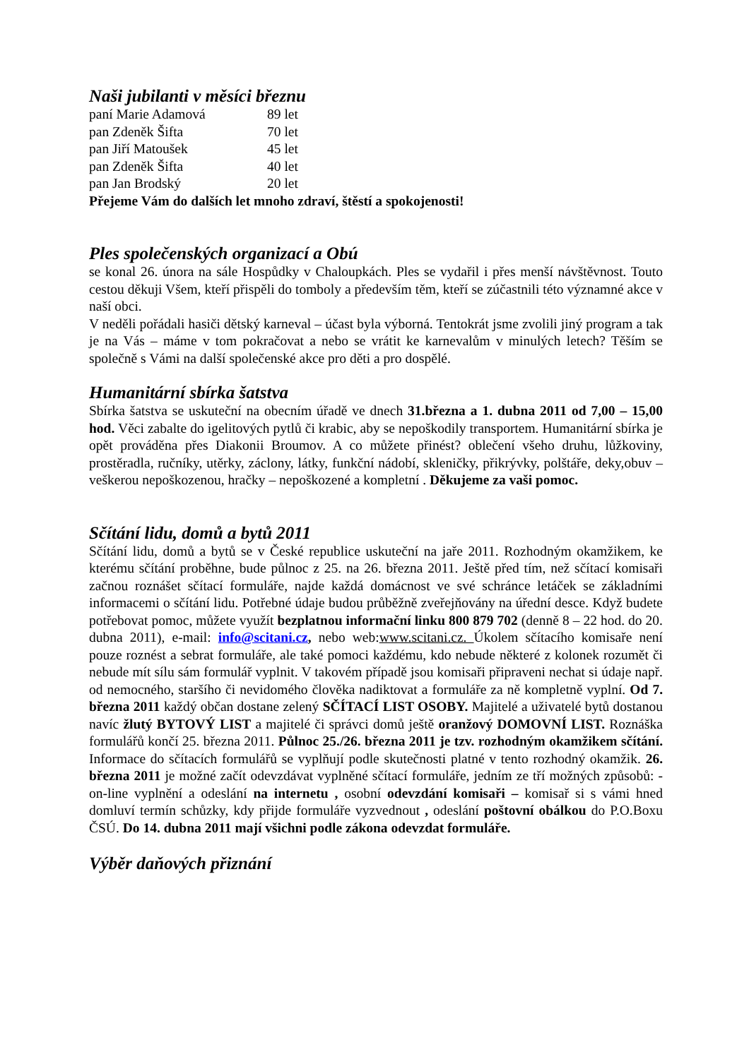Naši jubilanti v měsíci březnu
| paní Marie Adamová | 89 let |
| pan Zdeněk Šifta | 70 let |
| pan Jiří Matoušek | 45 let |
| pan Zdeněk Šifta | 40 let |
| pan Jan Brodský | 20 let |
Přejeme Vám do dalších let mnoho zdraví, štěstí a spokojenosti!
Ples společenských organizací a Obú
se konal 26. února na sále Hospůdky v Chaloupkách. Ples se vydařil i přes menší návštěvnost. Touto cestou děkuji Všem, kteří přispěli do tomboly a především těm, kteří se zúčastnili této významné akce v naší obci.
V neděli pořádali hasiči dětský karneval – účast byla výborná. Tentokrát jsme zvolili jiný program a tak je na Vás – máme v tom pokračovat a nebo se vrátit ke karnevalům v minulých letech? Těším se společně s Vámi na další společenské akce pro děti a pro dospělé.
Humanitární sbírka šatstva
Sbírka šatstva se uskuteční na obecním úřadě ve dnech 31.března a 1. dubna 2011 od 7,00 – 15,00 hod. Věci zabalte do igelitových pytlů či krabic, aby se nepoškodily transportem. Humanitární sbírka je opět prováděna přes Diakonii Broumov. A co můžete přinést? oblečení všeho druhu, lůžkoviny, prostěradla, ručníky, utěrky, záclony, látky, funkční nádobí, skleničky, přikrývky, polštáře, deky,obuv – veškerou nepoškozenou, hračky – nepoškozené a kompletní . Děkujeme za vaši pomoc.
Sčítání lidu, domů a bytů 2011
Sčítání lidu, domů a bytů se v České republice uskuteční na jaře 2011. Rozhodným okamžikem, ke kterému sčítání proběhne, bude půlnoc z 25. na 26. března 2011. Ještě před tím, než sčítací komisaři začnou roznášet sčítací formuláře, najde každá domácnost ve své schránce letáček se základními informacemi o sčítání lidu. Potřebné údaje budou průběžně zveřejňovány na úřední desce. Když budete potřebovat pomoc, můžete využít bezplatnou informační linku 800 879 702 (denně 8 – 22 hod. do 20. dubna 2011), e-mail: info@scitani.cz, nebo web:www.scitani.cz. Úkolem sčítacího komisaře není pouze roznést a sebrat formuláře, ale také pomoci každému, kdo nebude některé z kolonek rozumět či nebude mít sílu sám formulář vyplnit. V takovém případě jsou komisaři připraveni nechat si údaje např. od nemocného, staršího či nevidomého člověka nadiktovat a formuláře za ně kompletně vyplní. Od 7. března 2011 každý občan dostane zelený SČÍTACÍ LIST OSOBY. Majitelé a uživatelé bytů dostanou navíc žlutý BYTOVÝ LIST a majitelé či správci domů ještě oranžový DOMOVNÍ LIST. Roznáška formulářů končí 25. března 2011. Půlnoc 25./26. března 2011 je tzv. rozhodným okamžikem sčítání. Informace do sčítacích formulářů se vyplňují podle skutečnosti platné v tento rozhodný okamžik. 26. března 2011 je možné začít odevzdávat vyplněné sčítací formuláře, jedním ze tří možných způsobů: - on-line vyplnění a odeslání na internetu , osobní odevzdání komisaři – komisař si s vámi hned domluví termín schůzky, kdy přijde formuláře vyzvednout , odeslání poštovní obálkou do P.O.Boxu ČSÚ. Do 14. dubna 2011 mají všichni podle zákona odevzdat formuláře.
Výběr daňových přiznání